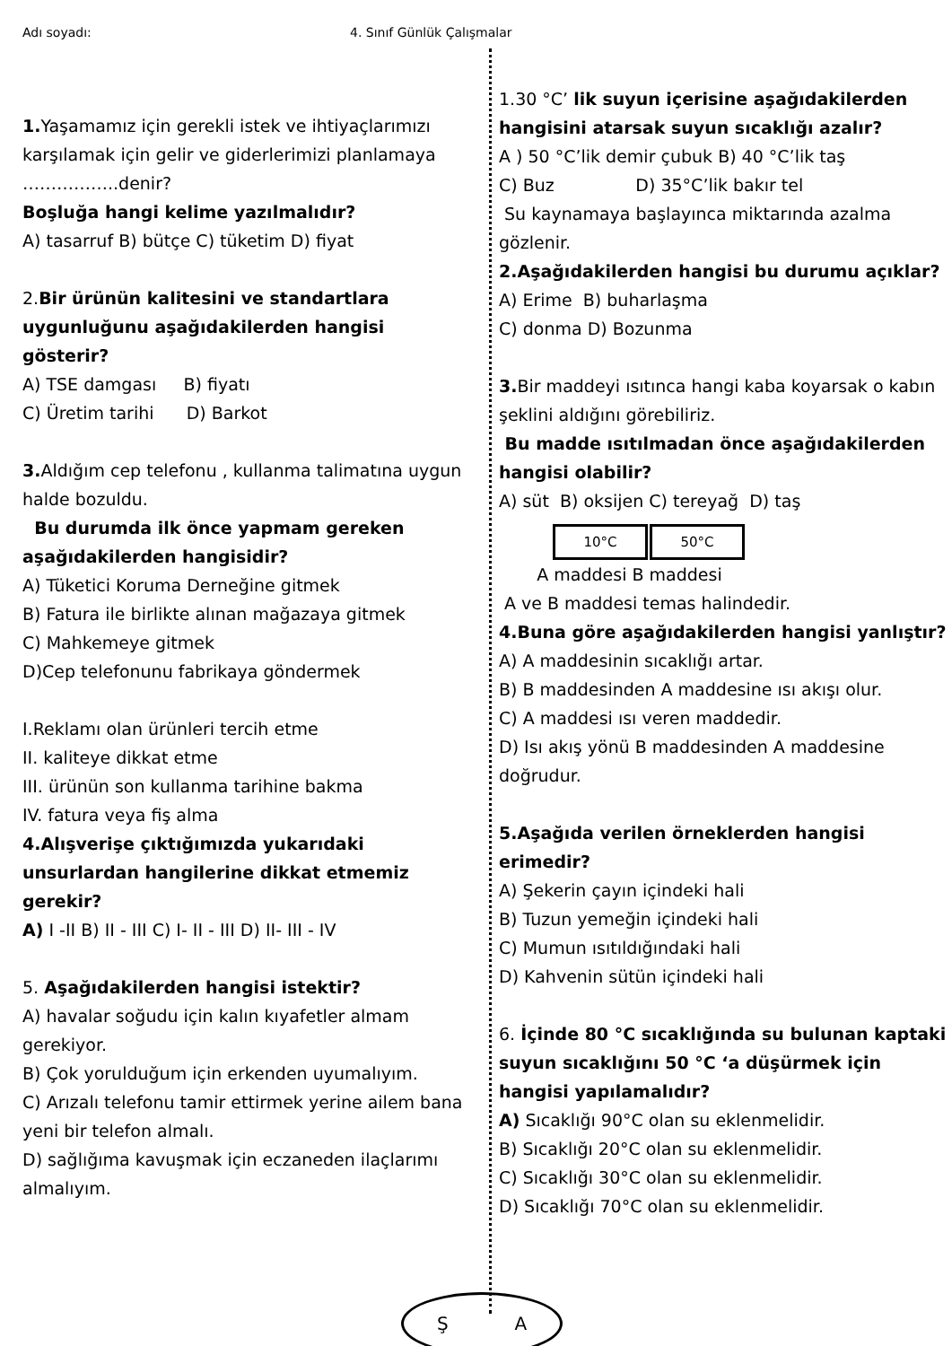Adı soyadı: 4. Sınıf Günlük Çalışmalar
1. Yaşamamız için gerekli istek ve ihtiyaçlarımızı karşılamak için gelir ve giderlerimizi planlamaya ……………..denir?
Boşluğa hangi kelime yazılmalıdır?
A) tasarruf B) bütçe C) tüketim D) fiyat
2.Bir ürünün kalitesini ve standartlara uygunluğunu aşağıdakilerden hangisi gösterir?
A) TSE damgası B) fiyatı
C) Üretim tarihi D) Barkot
3. Aldığım cep telefonu , kullanma talimatına uygun halde bozuldu.
Bu durumda ilk önce yapmam gereken aşağıdakilerden hangisidir?
A) Tüketici Koruma Derneğine gitmek
B) Fatura ile birlikte alınan mağazaya gitmek
C) Mahkemeye gitmek
D)Cep telefonunu fabrikaya göndermek
I.Reklamı olan ürünleri tercih etme
II. kaliteye dikkat etme
III. ürünün son kullanma tarihine bakma
IV. fatura veya fiş alma
4.Alışverişe çıktığımızda yukarıdaki unsurlardan hangilerine dikkat etmemiz gerekir?
A) I -II B) II - III C) I- II - III D) II- III - IV
5. Aşağıdakilerden hangisi istektir?
A) havalar soğudu için kalın kıyafetler almam gerekiyor.
B) Çok yorulduğum için erkenden uyumalıyım.
C) Arızalı telefonu tamir ettirmek yerine ailem bana yeni bir telefon almalı.
D) sağlığıma kavuşmak için eczaneden ilaçlarımı almalıyım.
1.30 °C’ lik suyun içerisine aşağıdakilerden hangisini atarsak suyun sıcaklığı azalır?
A ) 50 °C’lik demir çubuk B) 40 °C’lik taş
C) Buz D) 35°C’lik bakır tel
Su kaynamaya başlayınca miktarında azalma gözlenir.
2.Aşağıdakilerden hangisi bu durumu açıklar?
A) Erime B) buharlaşma
C) donma D) Bozunma
3. Bir maddeyi ısıtınca hangi kaba koyarsak o kabın şeklini aldığını görebiliriz.
Bu madde ısıtılmadan önce aşağıdakilerden hangisi olabilir?
A) süt B) oksijen C) tereyağ D) taş
10°C 50°C
A maddesi B maddesi
A ve B maddesi temas halindedir.
4.Buna göre aşağıdakilerden hangisi yanlıştır?
A) A maddesinin sıcaklığı artar.
B) B maddesinden A maddesine ısı akışı olur.
C) A maddesi ısı veren maddedir.
D) Isı akış yönü B maddesinden A maddesine doğrudur.
5.Aşağıda verilen örneklerden hangisi erimedir?
A) Şekerin çayın içindeki hali
B) Tuzun yemeğin içindeki hali
C) Mumun ısıtıldığındaki hali
D) Kahvenin sütün içindeki hali
6. İçinde 80 °C sıcaklığında su bulunan kaptaki suyun sıcaklığını 50 °C ‘a düşürmek için hangisi yapılamalıdır?
A) Sıcaklığı 90°C olan su eklenmelidir.
B) Sıcaklığı 20°C olan su eklenmelidir.
C) Sıcaklığı 30°C olan su eklenmelidir.
D) Sıcaklığı 70°C olan su eklenmelidir.
Ş A